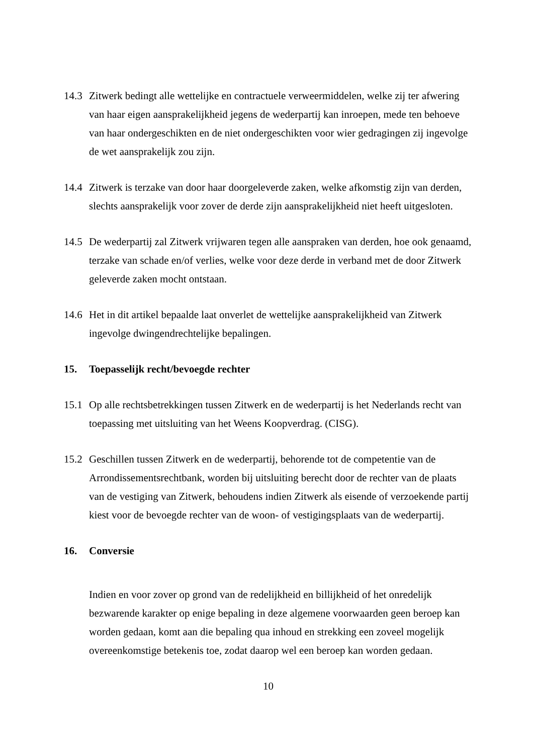14.3
Zitwerk bedingt alle wettelijke en contractuele verweermiddelen, welke zij ter afwering van haar eigen aansprakelijkheid jegens de wederpartij kan inroepen, mede ten behoeve van haar ondergeschikten en de niet ondergeschikten voor wier gedragingen zij ingevolge de wet aansprakelijk zou zijn.
14.4
Zitwerk is terzake van door haar doorgeleverde zaken, welke afkomstig zijn van derden, slechts aansprakelijk voor zover de derde zijn aansprakelijkheid niet heeft uitgesloten.
14.5
De wederpartij zal Zitwerk vrijwaren tegen alle aanspraken van derden, hoe ook genaamd, terzake van schade en/of verlies, welke voor deze derde in verband met de door Zitwerk geleverde zaken mocht ontstaan.
14.6
Het in dit artikel bepaalde laat onverlet de wettelijke aansprakelijkheid van Zitwerk ingevolge dwingendrechtelijke bepalingen.
15. Toepasselijk recht/bevoegde rechter
15.1
Op alle rechtsbetrekkingen tussen Zitwerk en de wederpartij is het Nederlands recht van toepassing met uitsluiting van het Weens Koopverdrag. (CISG).
15.2
Geschillen tussen Zitwerk en de wederpartij, behorende tot de competentie van de Arrondissementsrechtbank, worden bij uitsluiting berecht door de rechter van de plaats van de vestiging van Zitwerk, behoudens indien Zitwerk als eisende of verzoekende partij kiest voor de bevoegde rechter van de woon- of vestigingsplaats van de wederpartij.
16. Conversie
Indien en voor zover op grond van de redelijkheid en billijkheid of het onredelijk bezwarende karakter op enige bepaling in deze algemene voorwaarden geen beroep kan worden gedaan, komt aan die bepaling qua inhoud en strekking een zoveel mogelijk overeenkomstige betekenis toe, zodat daarop wel een beroep kan worden gedaan.
10